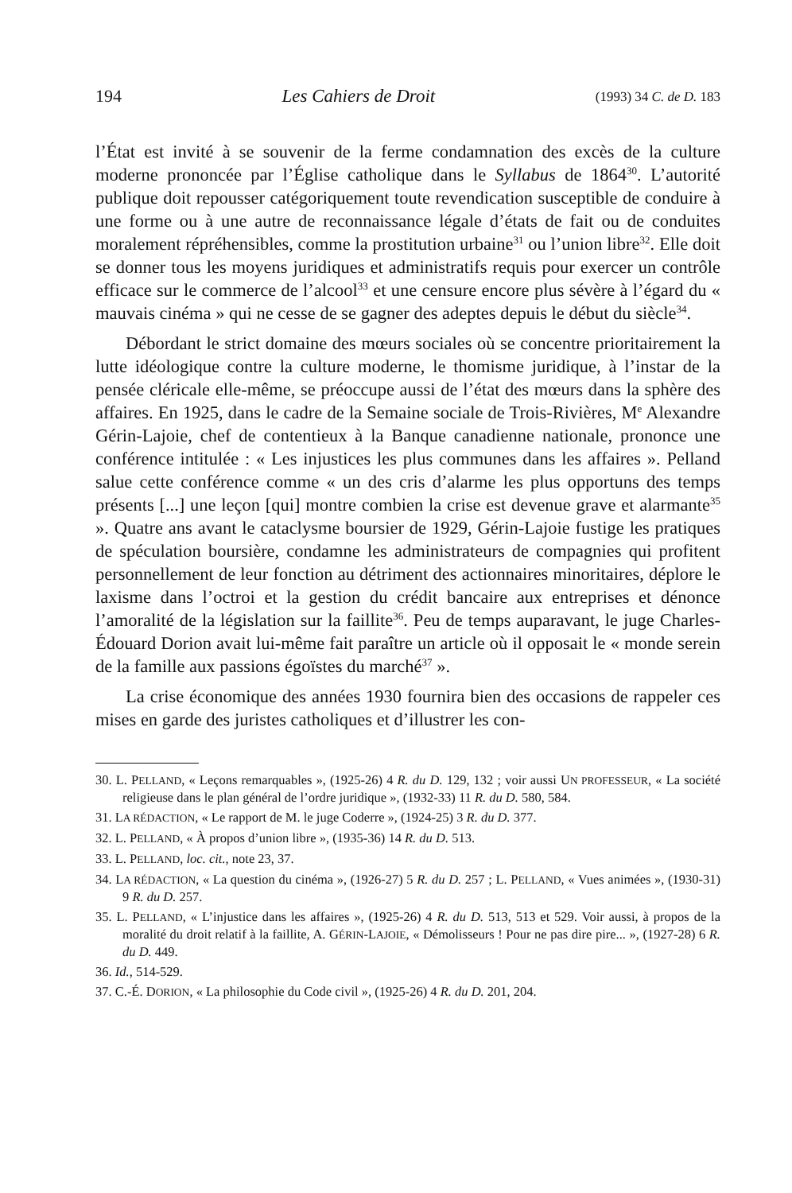194 Les Cahiers de Droit (1993) 34 C. de D. 183
l’État est invité à se souvenir de la ferme condamnation des excès de la culture moderne prononcée par l’Église catholique dans le Syllabus de 1864<sup>30</sup>. L’autorité publique doit repousser catégoriquement toute revendication susceptible de conduire à une forme ou à une autre de reconnaissance légale d’états de fait ou de conduites moralement répréhensibles, comme la prostitution urbaine<sup>31</sup> ou l’union libre<sup>32</sup>. Elle doit se donner tous les moyens juridiques et administratifs requis pour exercer un contrôle efficace sur le commerce de l’alcool<sup>33</sup> et une censure encore plus sévère à l’égard du « mauvais cinéma » qui ne cesse de se gagner des adeptes depuis le début du siècle<sup>34</sup>.
Débordant le strict domaine des mœurs sociales où se concentre prioritairement la lutte idéologique contre la culture moderne, le thomisme juridique, à l’instar de la pensée cléricale elle-même, se préoccupe aussi de l’état des mœurs dans la sphère des affaires. En 1925, dans le cadre de la Semaine sociale de Trois-Rivières, M<sup>e</sup> Alexandre Gérin-Lajoie, chef de contentieux à la Banque canadienne nationale, prononce une conférence intitulée : « Les injustices les plus communes dans les affaires ». Pelland salue cette conférence comme « un des cris d’alarme les plus opportuns des temps présents [...] une leçon [qui] montre combien la crise est devenue grave et alarmante<sup>35</sup> ». Quatre ans avant le cataclysme boursier de 1929, Gérin-Lajoie fustige les pratiques de spéculation boursière, condamne les administrateurs de compagnies qui profitent personnellement de leur fonction au détriment des actionnaires minoritaires, déplore le laxisme dans l’octroi et la gestion du crédit bancaire aux entreprises et dénonce l’amoralité de la législation sur la faillite<sup>36</sup>. Peu de temps auparavant, le juge Charles-Édouard Dorion avait lui-même fait paraître un article où il opposait le « monde serein de la famille aux passions égoïstes du marché<sup>37</sup> ».
La crise économique des années 1930 fournira bien des occasions de rappeler ces mises en garde des juristes catholiques et d’illustrer les con-
30. L. PELLAND, « Leçons remarquables », (1925-26) 4 R. du D. 129, 132 ; voir aussi UN PROFESSEUR, « La société religieuse dans le plan général de l’ordre juridique », (1932-33) 11 R. du D. 580, 584.
31. LA RÉDACTION, « Le rapport de M. le juge Coderre », (1924-25) 3 R. du D. 377.
32. L. PELLAND, « À propos d’union libre », (1935-36) 14 R. du D. 513.
33. L. PELLAND, loc. cit., note 23, 37.
34. LA RÉDACTION, « La question du cinéma », (1926-27) 5 R. du D. 257 ; L. PELLAND, « Vues animées », (1930-31) 9 R. du D. 257.
35. L. PELLAND, « L’injustice dans les affaires », (1925-26) 4 R. du D. 513, 513 et 529. Voir aussi, à propos de la moralité du droit relatif à la faillite, A. GÉRIN-LAJOIE, « Démolisseurs ! Pour ne pas dire pire... », (1927-28) 6 R. du D. 449.
36. Id., 514-529.
37. C.-É. DORION, « La philosophie du Code civil », (1925-26) 4 R. du D. 201, 204.